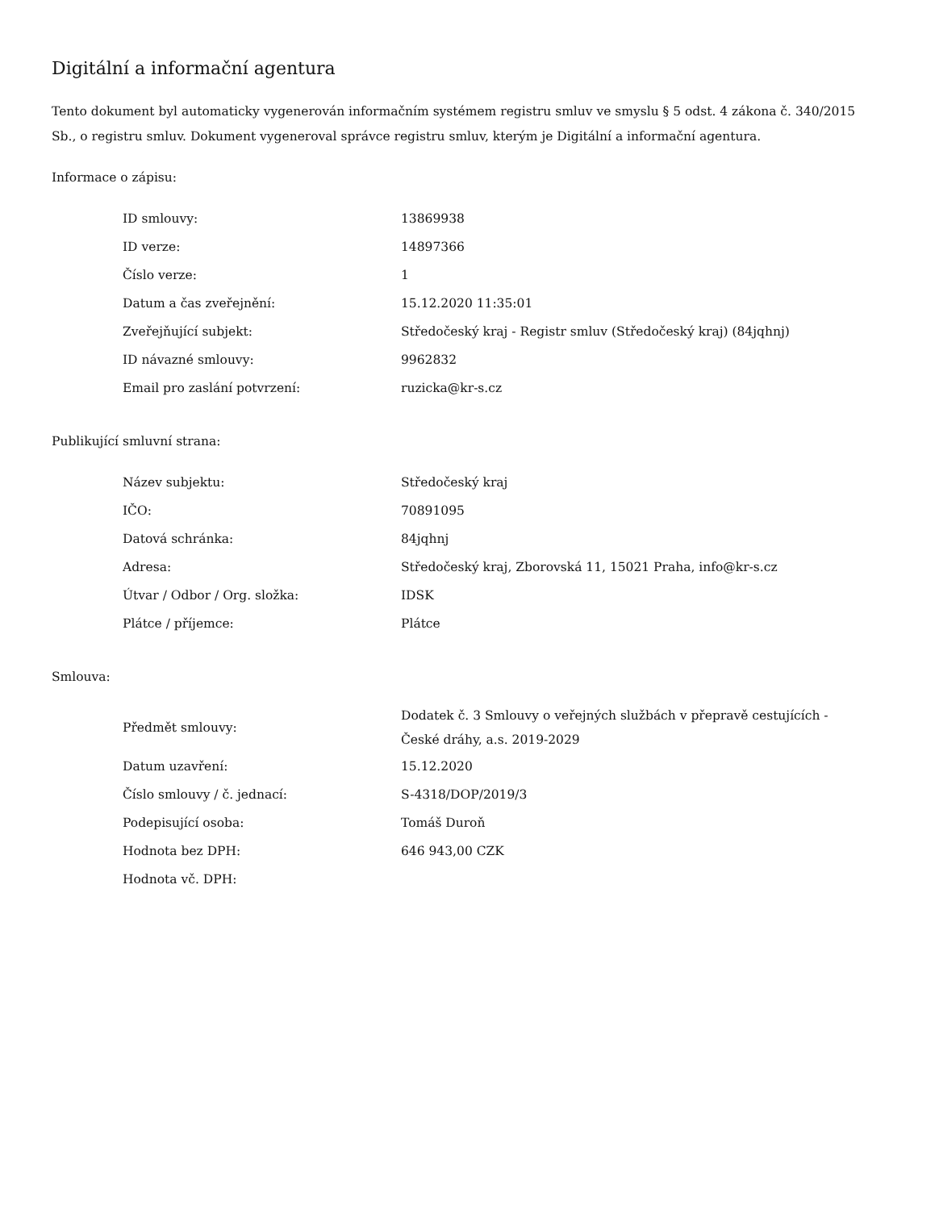Digitální a informační agentura
Tento dokument byl automaticky vygenerován informačním systémem registru smluv ve smyslu § 5 odst. 4 zákona č. 340/2015 Sb., o registru smluv. Dokument vygeneroval správce registru smluv, kterým je Digitální a informační agentura.
Informace o zápisu:
| ID smlouvy: | 13869938 |
| ID verze: | 14897366 |
| Číslo verze: | 1 |
| Datum a čas zveřejnění: | 15.12.2020 11:35:01 |
| Zveřejňující subjekt: | Středočeský kraj - Registr smluv (Středočeský kraj) (84jqhnj) |
| ID návazné smlouvy: | 9962832 |
| Email pro zaslání potvrzení: | ruzicka@kr-s.cz |
Publikující smluvní strana:
| Název subjektu: | Středočeský kraj |
| IČO: | 70891095 |
| Datová schránka: | 84jqhnj |
| Adresa: | Středočeský kraj, Zborovská 11, 15021 Praha, info@kr-s.cz |
| Útvar / Odbor / Org. složka: | IDSK |
| Plátce / příjemce: | Plátce |
Smlouva:
| Předmět smlouvy: | Dodatek č. 3 Smlouvy o veřejných službách v přepravě cestujících - České dráhy, a.s. 2019-2029 |
| Datum uzavření: | 15.12.2020 |
| Číslo smlouvy / č. jednací: | S-4318/DOP/2019/3 |
| Podepisující osoba: | Tomáš Duroň |
| Hodnota bez DPH: | 646 943,00 CZK |
| Hodnota vč. DPH: | |